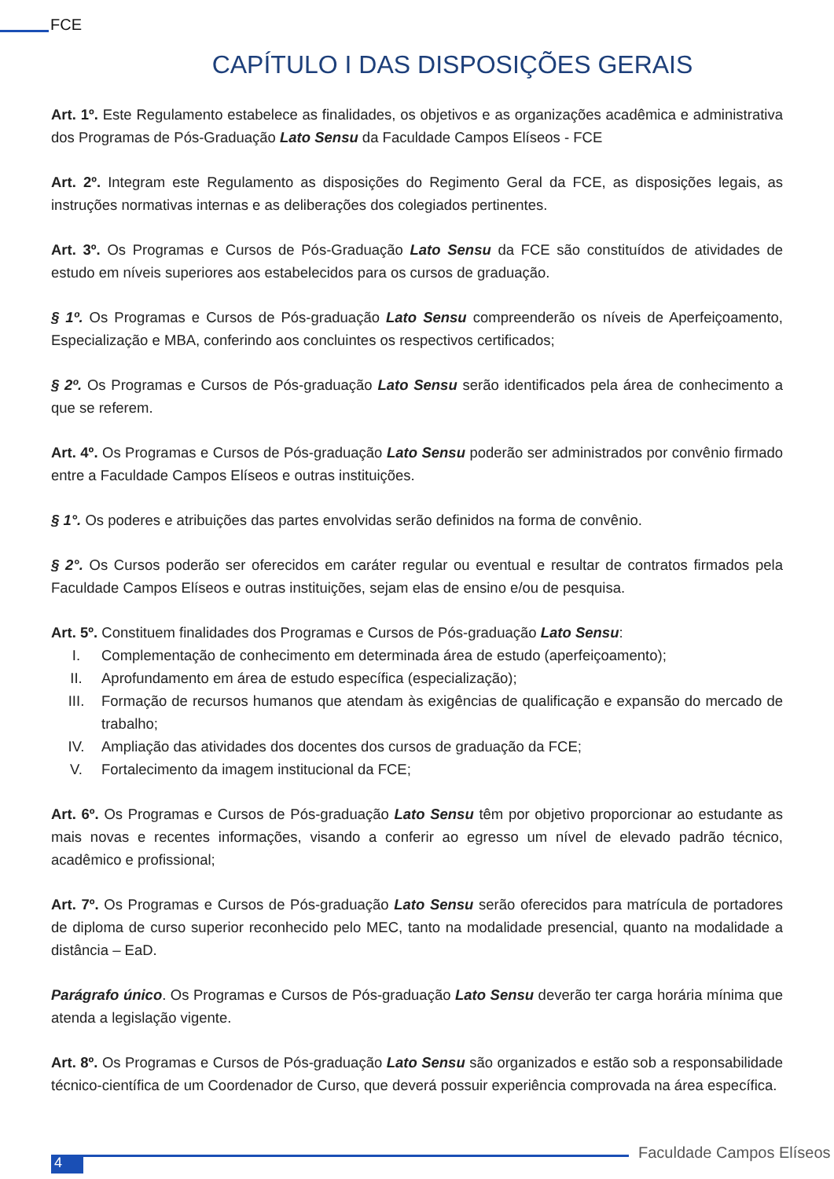FCE
CAPÍTULO I DAS DISPOSIÇÕES GERAIS
Art. 1º. Este Regulamento estabelece as finalidades, os objetivos e as organizações acadêmica e administrativa dos Programas de Pós-Graduação Lato Sensu da Faculdade Campos Elíseos - FCE
Art. 2º. Integram este Regulamento as disposições do Regimento Geral da FCE, as disposições legais, as instruções normativas internas e as deliberações dos colegiados pertinentes.
Art. 3º. Os Programas e Cursos de Pós-Graduação Lato Sensu da FCE são constituídos de atividades de estudo em níveis superiores aos estabelecidos para os cursos de graduação.
§ 1º. Os Programas e Cursos de Pós-graduação Lato Sensu compreenderão os níveis de Aperfeiçoamento, Especialização e MBA, conferindo aos concluintes os respectivos certificados;
§ 2º. Os Programas e Cursos de Pós-graduação Lato Sensu serão identificados pela área de conhecimento a que se referem.
Art. 4º. Os Programas e Cursos de Pós-graduação Lato Sensu poderão ser administrados por convênio firmado entre a Faculdade Campos Elíseos e outras instituições.
§ 1°. Os poderes e atribuições das partes envolvidas serão definidos na forma de convênio.
§ 2°. Os Cursos poderão ser oferecidos em caráter regular ou eventual e resultar de contratos firmados pela Faculdade Campos Elíseos e outras instituições, sejam elas de ensino e/ou de pesquisa.
Art. 5º. Constituem finalidades dos Programas e Cursos de Pós-graduação Lato Sensu:
I. Complementação de conhecimento em determinada área de estudo (aperfeiçoamento);
II. Aprofundamento em área de estudo específica (especialização);
III. Formação de recursos humanos que atendam às exigências de qualificação e expansão do mercado de trabalho;
IV. Ampliação das atividades dos docentes dos cursos de graduação da FCE;
V. Fortalecimento da imagem institucional da FCE;
Art. 6º. Os Programas e Cursos de Pós-graduação Lato Sensu têm por objetivo proporcionar ao estudante as mais novas e recentes informações, visando a conferir ao egresso um nível de elevado padrão técnico, acadêmico e profissional;
Art. 7º. Os Programas e Cursos de Pós-graduação Lato Sensu serão oferecidos para matrícula de portadores de diploma de curso superior reconhecido pelo MEC, tanto na modalidade presencial, quanto na modalidade a distância – EaD.
Parágrafo único. Os Programas e Cursos de Pós-graduação Lato Sensu deverão ter carga horária mínima que atenda a legislação vigente.
Art. 8º. Os Programas e Cursos de Pós-graduação Lato Sensu são organizados e estão sob a responsabilidade técnico-científica de um Coordenador de Curso, que deverá possuir experiência comprovada na área específica.
4
Faculdade Campos Elíseos